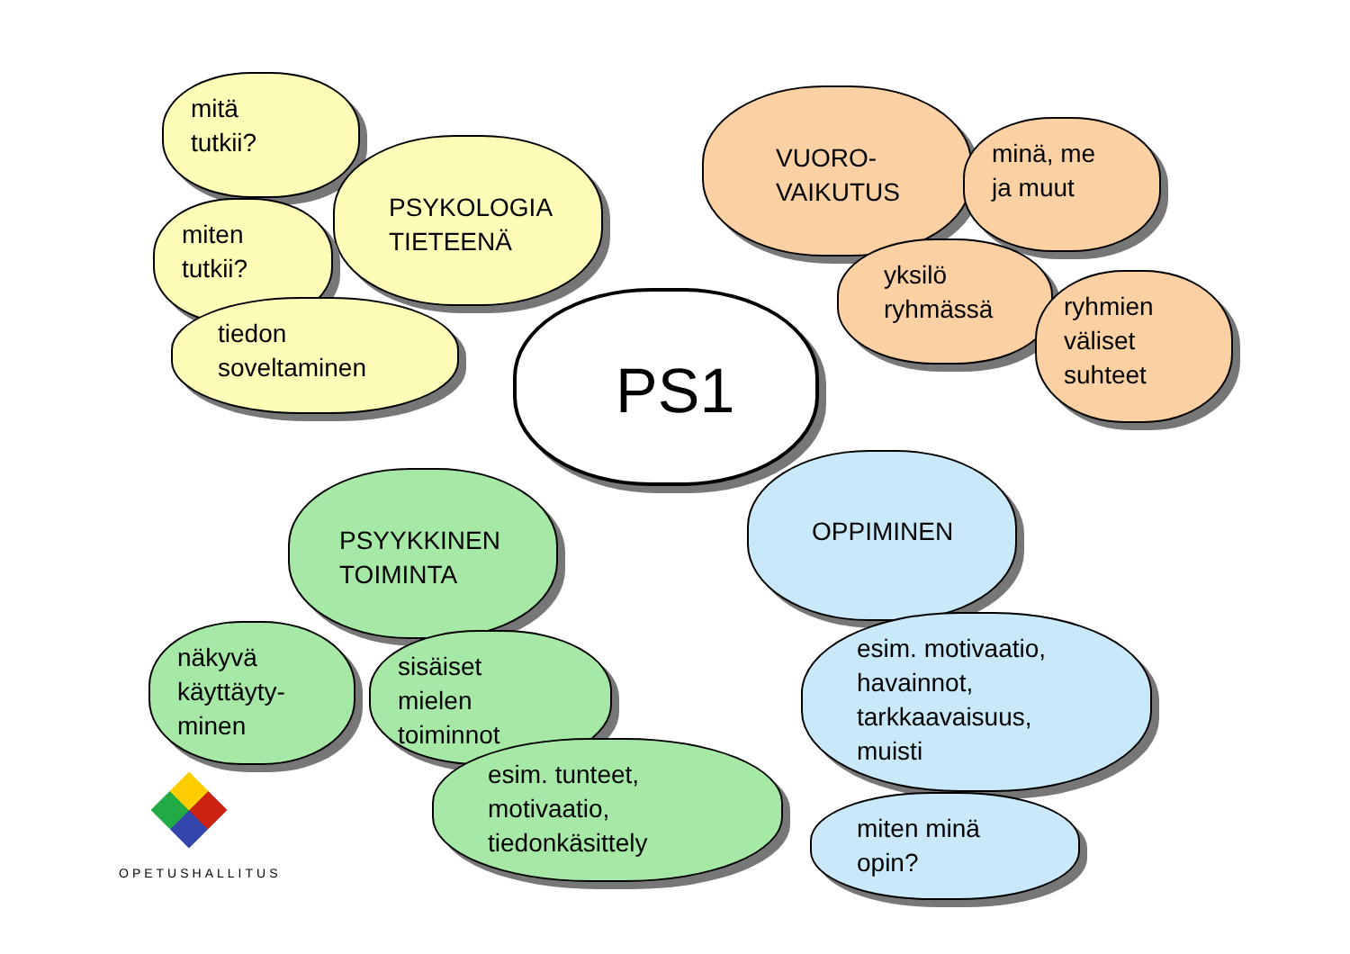mitä
tutkii?
PSYKOLOGIA
TIETEENÄ
miten
tutkii?
tiedon
soveltaminen
PS1
VUORO-
VAIKUTUS
minä, me
ja muut
yksilö
ryhmässä
ryhmien
väliset
suhteet
PSYYKKINEN
TOIMINTA
OPPIMINEN
näkyvä
käyttäyty-
minen
sisäiset
mielen
toiminnot
esim. motivaatio,
havainnot,
tarkkaavaisuus,
muisti
esim. tunteet,
motivaatio,
tiedonkäsittely
miten minä
opin?
OPETUSHALLITUS